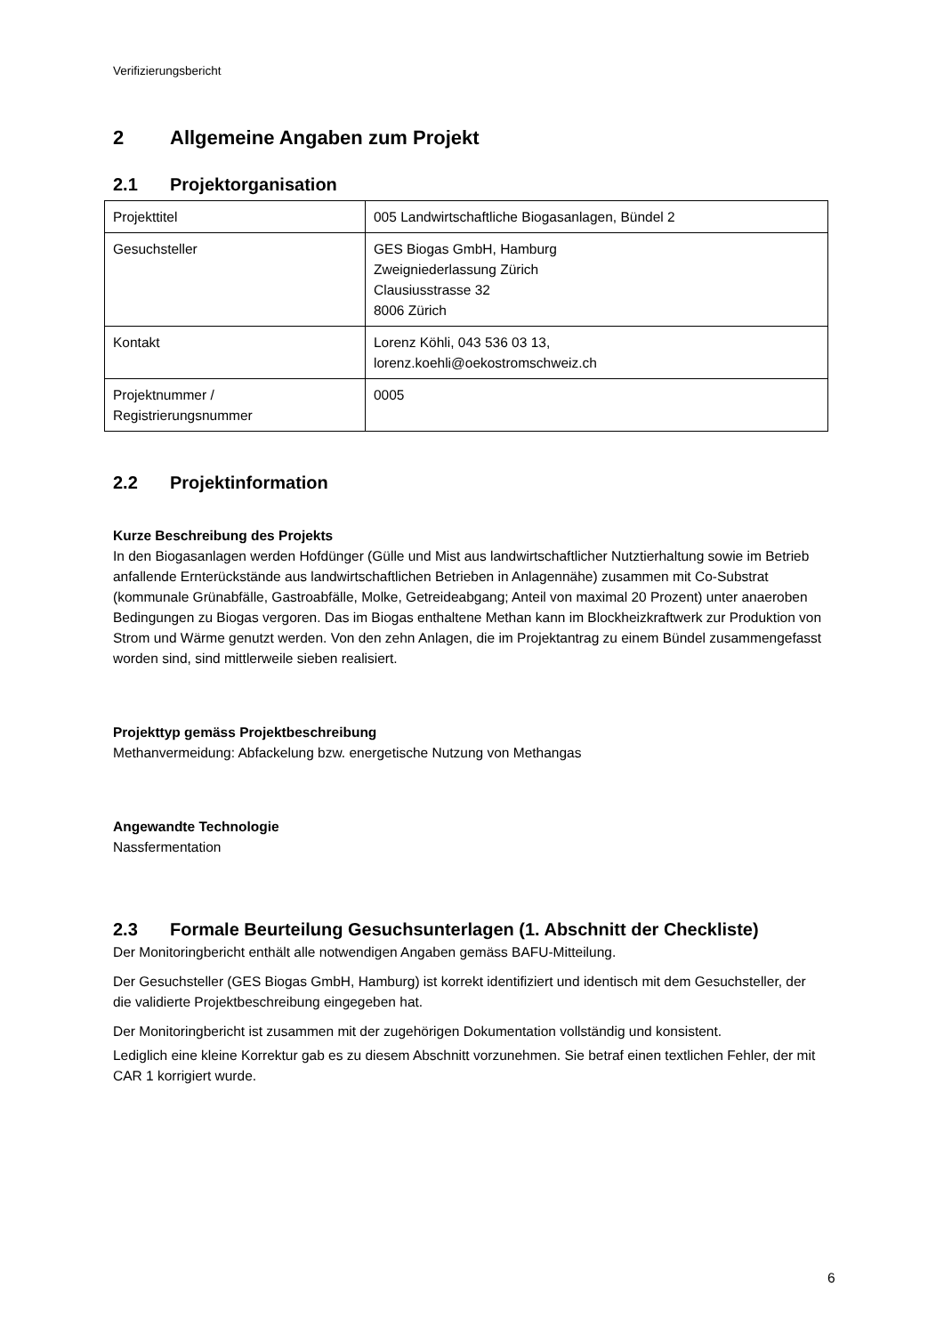Verifizierungsbericht
2 Allgemeine Angaben zum Projekt
2.1 Projektorganisation
| Projekttitel | 005 Landwirtschaftliche Biogasanlagen, Bündel 2 |
| Gesuchsteller | GES Biogas GmbH, Hamburg Zweigniederlassung Zürich Clausiusstrasse 32 8006 Zürich |
| Kontakt | Lorenz Köhli, 043 536 03 13, lorenz.koehli@oekostromschweiz.ch |
| Projektnummer / Registrierungsnummer | 0005 |
2.2 Projektinformation
Kurze Beschreibung des Projekts
In den Biogasanlagen werden Hofdünger (Gülle und Mist aus landwirtschaftlicher Nutztierhaltung sowie im Betrieb anfallende Ernterückstände aus landwirtschaftlichen Betrieben in Anlagennähe) zusammen mit Co-Substrat (kommunale Grünabfälle, Gastroabfälle, Molke, Getreideabgang; Anteil von maximal 20 Prozent) unter anaeroben Bedingungen zu Biogas vergoren. Das im Biogas enthaltene Methan kann im Blockheizkraftwerk zur Produktion von Strom und Wärme genutzt werden. Von den zehn Anlagen, die im Projektantrag zu einem Bündel zusammengefasst worden sind, sind mittlerweile sieben realisiert.
Projekttyp gemäss Projektbeschreibung
Methanvermeidung: Abfackelung bzw. energetische Nutzung von Methangas
Angewandte Technologie
Nassfermentation
2.3 Formale Beurteilung Gesuchsunterlagen (1. Abschnitt der Checkliste)
Der Monitoringbericht enthält alle notwendigen Angaben gemäss BAFU-Mitteilung.
Der Gesuchsteller (GES Biogas GmbH, Hamburg) ist korrekt identifiziert und identisch mit dem Gesuchsteller, der die validierte Projektbeschreibung eingegeben hat.
Der Monitoringbericht ist zusammen mit der zugehörigen Dokumentation vollständig und konsistent.
Lediglich eine kleine Korrektur gab es zu diesem Abschnitt vorzunehmen. Sie betraf einen textlichen Fehler, der mit CAR 1 korrigiert wurde.
6